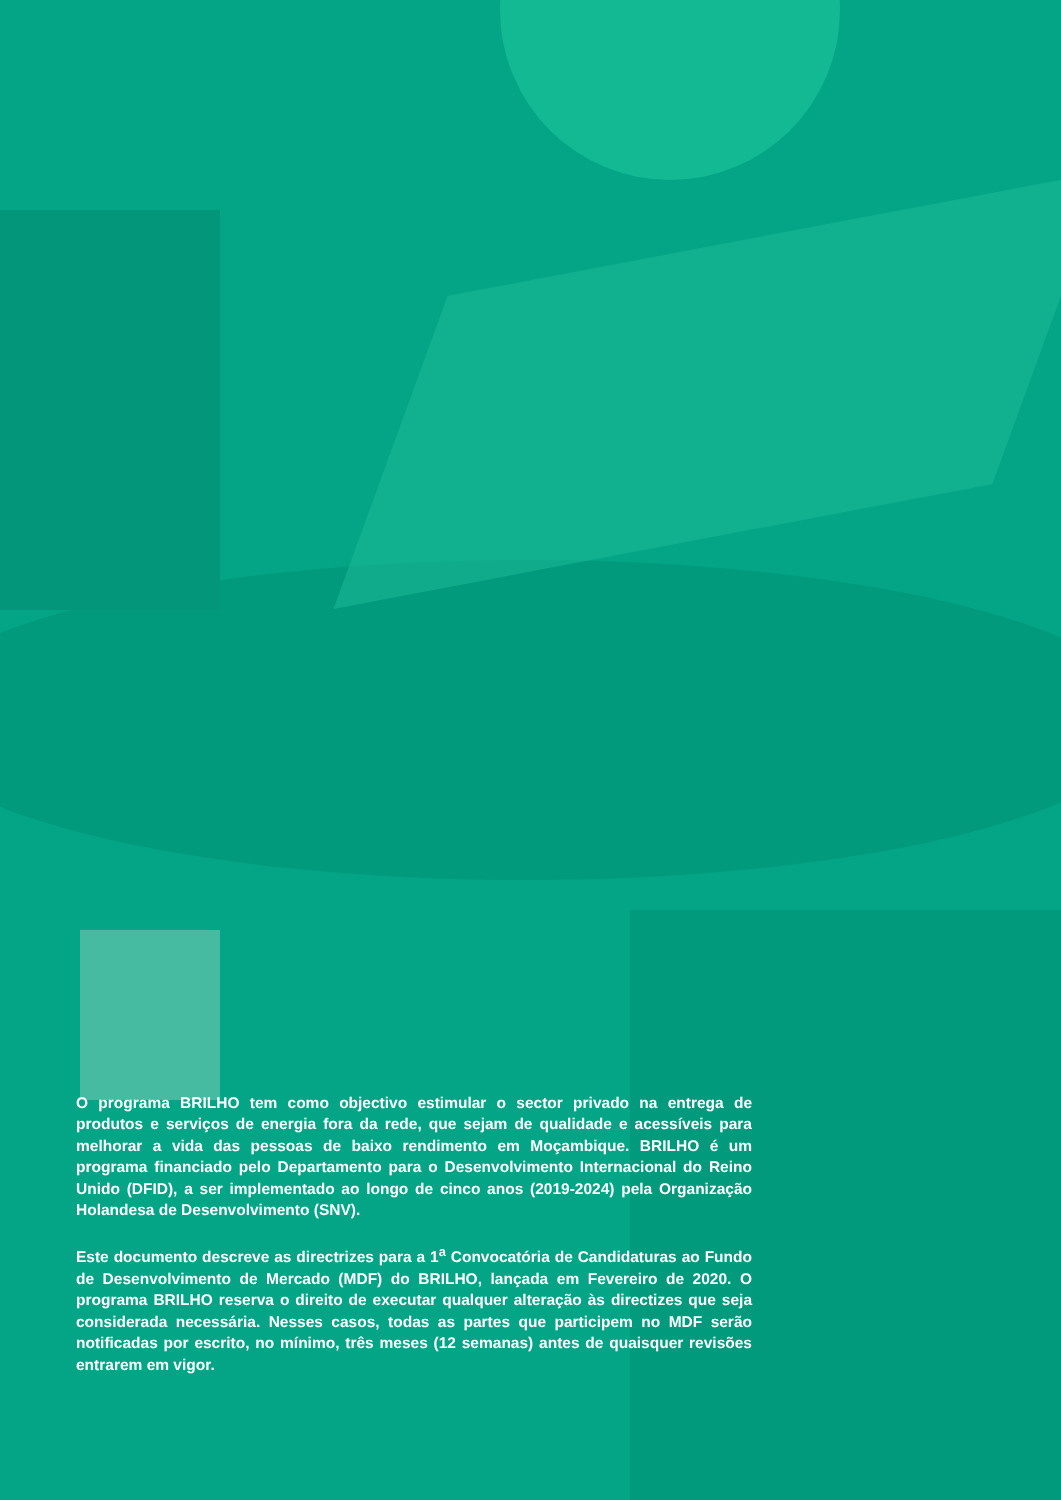O programa BRILHO tem como objectivo estimular o sector privado na entrega de produtos e serviços de energia fora da rede, que sejam de qualidade e acessíveis para melhorar a vida das pessoas de baixo rendimento em Moçambique. BRILHO é um programa financiado pelo Departamento para o Desenvolvimento Internacional do Reino Unido (DFID), a ser implementado ao longo de cinco anos (2019-2024) pela Organização Holandesa de Desenvolvimento (SNV).
Este documento descreve as directrizes para a 1<sup>a</sup> Convocatória de Candidaturas ao Fundo de Desenvolvimento de Mercado (MDF) do BRILHO, lançada em Fevereiro de 2020. O programa BRILHO reserva o direito de executar qualquer alteração às directizes que seja considerada necessária. Nesses casos, todas as partes que participem no MDF serão notificadas por escrito, no mínimo, três meses (12 semanas) antes de quaisquer revisões entrarem em vigor.